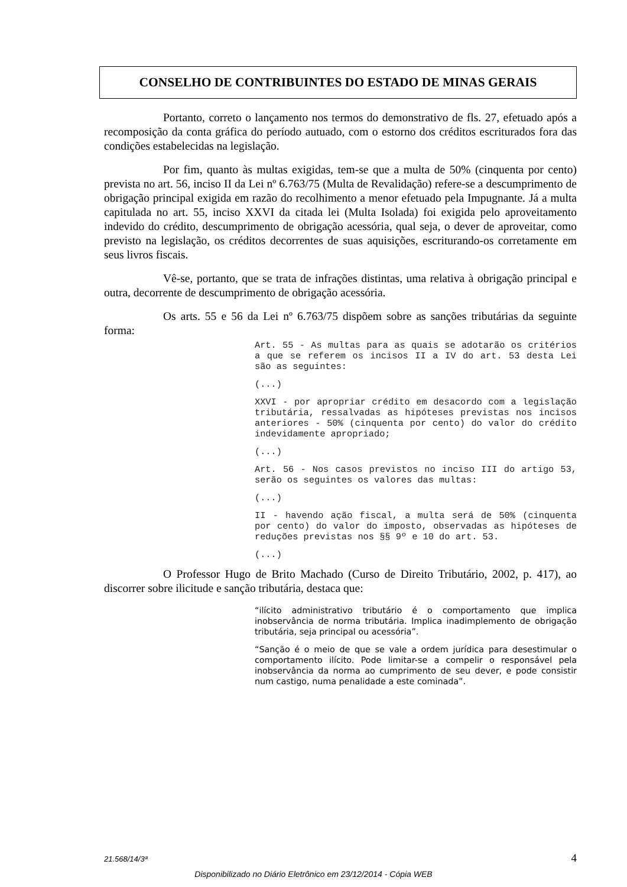CONSELHO DE CONTRIBUINTES DO ESTADO DE MINAS GERAIS
Portanto, correto o lançamento nos termos do demonstrativo de fls. 27, efetuado após a recomposição da conta gráfica do período autuado, com o estorno dos créditos escriturados fora das condições estabelecidas na legislação.
Por fim, quanto às multas exigidas, tem-se que a multa de 50% (cinquenta por cento) prevista no art. 56, inciso II da Lei nº 6.763/75 (Multa de Revalidação) refere-se a descumprimento de obrigação principal exigida em razão do recolhimento a menor efetuado pela Impugnante. Já a multa capitulada no art. 55, inciso XXVI da citada lei (Multa Isolada) foi exigida pelo aproveitamento indevido do crédito, descumprimento de obrigação acessória, qual seja, o dever de aproveitar, como previsto na legislação, os créditos decorrentes de suas aquisições, escriturando-os corretamente em seus livros fiscais.
Vê-se, portanto, que se trata de infrações distintas, uma relativa à obrigação principal e outra, decorrente de descumprimento de obrigação acessória.
Os arts. 55 e 56 da Lei nº 6.763/75 dispõem sobre as sanções tributárias da seguinte forma:
Art. 55 - As multas para as quais se adotarão os critérios a que se referem os incisos II a IV do art. 53 desta Lei são as seguintes:
(...)
XXVI - por apropriar crédito em desacordo com a legislação tributária, ressalvadas as hipóteses previstas nos incisos anteriores - 50% (cinquenta por cento) do valor do crédito indevidamente apropriado;
(...)
Art. 56 - Nos casos previstos no inciso III do artigo 53, serão os seguintes os valores das multas:
(...)
II - havendo ação fiscal, a multa será de 50% (cinquenta por cento) do valor do imposto, observadas as hipóteses de reduções previstas nos §§ 9º e 10 do art. 53.
(...)
O Professor Hugo de Brito Machado (Curso de Direito Tributário, 2002, p. 417), ao discorrer sobre ilicitude e sanção tributária, destaca que:
“ilícito administrativo tributário é o comportamento que implica inobservância de norma tributária. Implica inadimplemento de obrigação tributária, seja principal ou acessória”.
“Sanção é o meio de que se vale a ordem jurídica para desestimular o comportamento ilícito. Pode limitar-se a compelir o responsável pela inobservância da norma ao cumprimento de seu dever, e pode consistir num castigo, numa penalidade a este cominada”.
21.568/14/3ª 4
Disponibilizado no Diário Eletrônico em 23/12/2014 - Cópia WEB